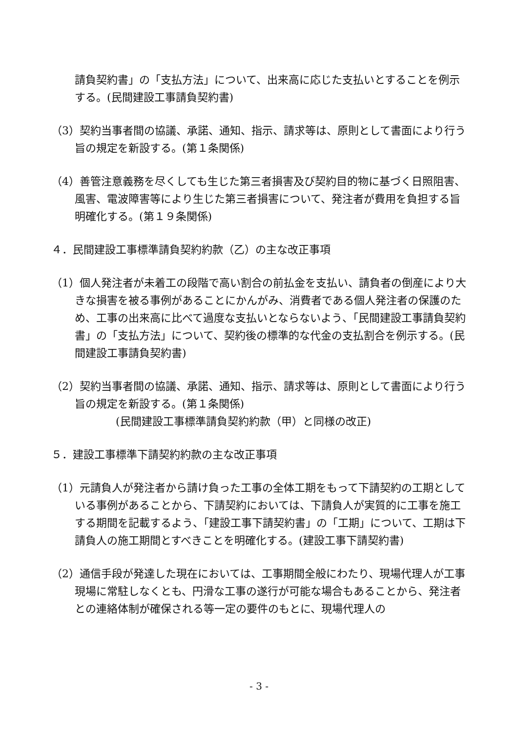請負契約書」の「支払方法」について、出来高に応じた支払いとすることを例示する。(民間建設工事請負契約書)
（3）契約当事者間の協議、承諾、通知、指示、請求等は、原則として書面により行う旨の規定を新設する。(第１条関係)
（4）善管注意義務を尽くしても生じた第三者損害及び契約目的物に基づく日照阻害、風害、電波障害等により生じた第三者損害について、発注者が費用を負担する旨明確化する。(第１９条関係)
４．民間建設工事標準請負契約約款（乙）の主な改正事項
（1）個人発注者が未着工の段階で高い割合の前払金を支払い、請負者の倒産により大きな損害を被る事例があることにかんがみ、消費者である個人発注者の保護のため、工事の出来高に比べて過度な支払いとならないよう、「民間建設工事請負契約書」の「支払方法」について、契約後の標準的な代金の支払割合を例示する。(民間建設工事請負契約書)
（2）契約当事者間の協議、承諾、通知、指示、請求等は、原則として書面により行う旨の規定を新設する。(第１条関係)
(民間建設工事標準請負契約約款（甲）と同様の改正)
５．建設工事標準下請契約約款の主な改正事項
（1）元請負人が発注者から請け負った工事の全体工期をもって下請契約の工期としている事例があることから、下請契約においては、下請負人が実質的に工事を施工する期間を記載するよう、「建設工事下請契約書」の「工期」について、工期は下請負人の施工期間とすべきことを明確化する。(建設工事下請契約書)
（2）通信手段が発達した現在においては、工事期間全般にわたり、現場代理人が工事現場に常駐しなくとも、円滑な工事の遂行が可能な場合もあることから、発注者との連絡体制が確保される等一定の要件のもとに、現場代理人の
- 3 -